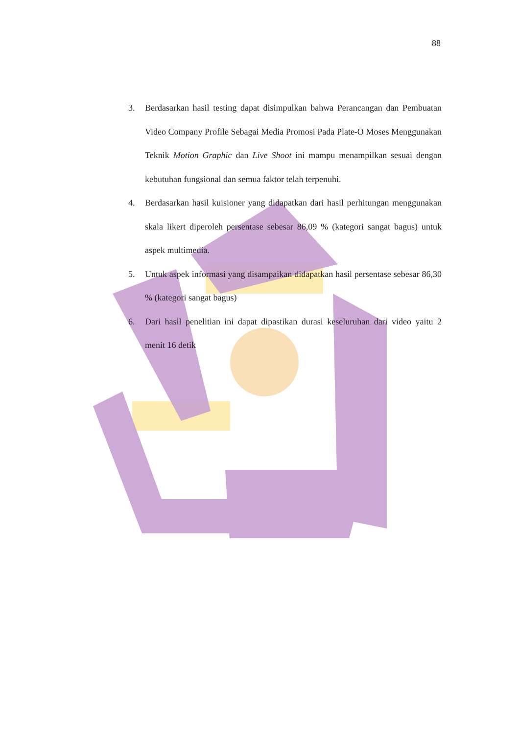88
3. Berdasarkan hasil testing dapat disimpulkan bahwa Perancangan dan Pembuatan Video Company Profile Sebagai Media Promosi Pada Plate-O Moses Menggunakan Teknik Motion Graphic dan Live Shoot ini mampu menampilkan sesuai dengan kebutuhan fungsional dan semua faktor telah terpenuhi.
4. Berdasarkan hasil kuisioner yang didapatkan dari hasil perhitungan menggunakan skala likert diperoleh persentase sebesar 86,09 % (kategori sangat bagus) untuk aspek multimedia.
5. Untuk aspek informasi yang disampaikan didapatkan hasil persentase sebesar 86,30 % (kategori sangat bagus)
6. Dari hasil penelitian ini dapat dipastikan durasi keseluruhan dari video yaitu 2 menit 16 detik